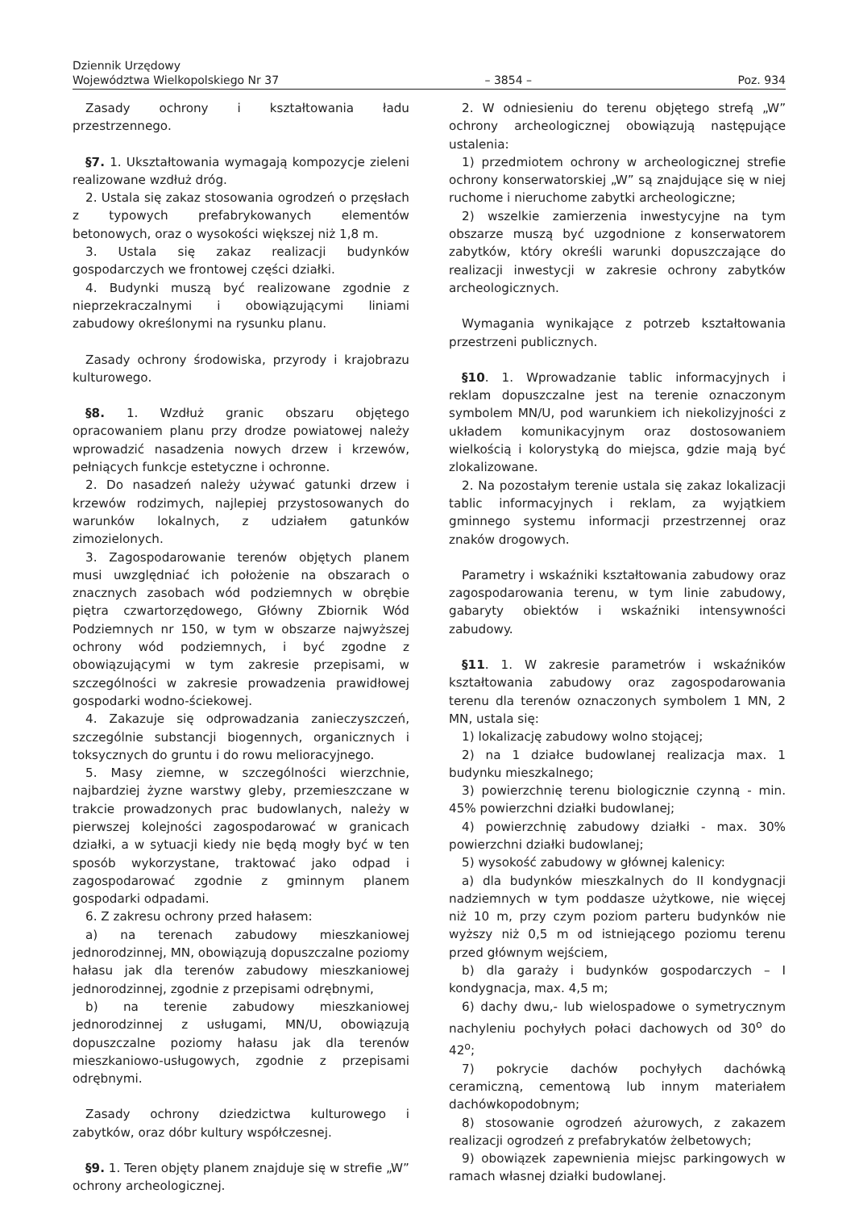Dziennik Urzędowy
Województwa Wielkopolskiego Nr 37
– 3854 –
Poz. 934
Zasady ochrony i kształtowania ładu przestrzennego.
§7. 1. Ukształtowania wymagają kompozycje zieleni realizowane wzdłuż dróg.
2. Ustala się zakaz stosowania ogrodzeń o przęsłach z typowych prefabrykowanych elementów betonowych, oraz o wysokości większej niż 1,8 m.
3. Ustala się zakaz realizacji budynków gospodarczych we frontowej części działki.
4. Budynki muszą być realizowane zgodnie z nieprzekraczalnymi i obowiązującymi liniami zabudowy określonymi na rysunku planu.
Zasady ochrony środowiska, przyrody i krajobrazu kulturowego.
§8. 1. Wzdłuż granic obszaru objętego opracowaniem planu przy drodze powiatowej należy wprowadzić nasadzenia nowych drzew i krzewów, pełniących funkcje estetyczne i ochronne.
2. Do nasadzeń należy używać gatunki drzew i krzewów rodzimych, najlepiej przystosowanych do warunków lokalnych, z udziałem gatunków zimozielonych.
3. Zagospodarowanie terenów objętych planem musi uwzględniać ich położenie na obszarach o znacznych zasobach wód podziemnych w obrębie piętra czwartorzędowego, Główny Zbiornik Wód Podziemnych nr 150, w tym w obszarze najwyższej ochrony wód podziemnych, i być zgodne z obowiązującymi w tym zakresie przepisami, w szczególności w zakresie prowadzenia prawidłowej gospodarki wodno-ściekowej.
4. Zakazuje się odprowadzania zanieczyszczeń, szczególnie substancji biogennych, organicznych i toksycznych do gruntu i do rowu melioracyjnego.
5. Masy ziemne, w szczególności wierzchnie, najbardziej żyzne warstwy gleby, przemieszczane w trakcie prowadzonych prac budowlanych, należy w pierwszej kolejności zagospodarować w granicach działki, a w sytuacji kiedy nie będą mogły być w ten sposób wykorzystane, traktować jako odpad i zagospodarować zgodnie z gminnym planem gospodarki odpadami.
6. Z zakresu ochrony przed hałasem:
a) na terenach zabudowy mieszkaniowej jednorodzinnej, MN, obowiązują dopuszczalne poziomy hałasu jak dla terenów zabudowy mieszkaniowej jednorodzinnej, zgodnie z przepisami odrębnymi,
b) na terenie zabudowy mieszkaniowej jednorodzinnej z usługami, MN/U, obowiązują dopuszczalne poziomy hałasu jak dla terenów mieszkaniowo-usługowych, zgodnie z przepisami odrębnymi.
Zasady ochrony dziedzictwa kulturowego i zabytków, oraz dóbr kultury współczesnej.
§9. 1. Teren objęty planem znajduje się w strefie „W” ochrony archeologicznej.
2. W odniesieniu do terenu objętego strefą „W” ochrony archeologicznej obowiązują następujące ustalenia:
1) przedmiotem ochrony w archeologicznej strefie ochrony konserwatorskiej „W” są znajdujące się w niej ruchome i nieruchome zabytki archeologiczne;
2) wszelkie zamierzenia inwestycyjne na tym obszarze muszą być uzgodnione z konserwatorem zabytków, który określi warunki dopuszczające do realizacji inwestycji w zakresie ochrony zabytków archeologicznych.
Wymagania wynikające z potrzeb kształtowania przestrzeni publicznych.
§10. 1. Wprowadzanie tablic informacyjnych i reklam dopuszczalne jest na terenie oznaczonym symbolem MN/U, pod warunkiem ich niekolizyjności z układem komunikacyjnym oraz dostosowaniem wielkością i kolorystyką do miejsca, gdzie mają być zlokalizowane.
2. Na pozostałym terenie ustala się zakaz lokalizacji tablic informacyjnych i reklam, za wyjątkiem gminnego systemu informacji przestrzennej oraz znaków drogowych.
Parametry i wskaźniki kształtowania zabudowy oraz zagospodarowania terenu, w tym linie zabudowy, gabaryty obiektów i wskaźniki intensywności zabudowy.
§11. 1. W zakresie parametrów i wskaźników kształtowania zabudowy oraz zagospodarowania terenu dla terenów oznaczonych symbolem 1 MN, 2 MN, ustala się:
1) lokalizację zabudowy wolno stojącej;
2) na 1 działce budowlanej realizacja max. 1 budynku mieszkalnego;
3) powierzchnię terenu biologicznie czynną - min. 45% powierzchni działki budowlanej;
4) powierzchnię zabudowy działki - max. 30% powierzchni działki budowlanej;
5) wysokość zabudowy w głównej kalenicy:
a) dla budynków mieszkalnych do II kondygnacji nadziemnych w tym poddasze użytkowe, nie więcej niż 10 m, przy czym poziom parteru budynków nie wyższy niż 0,5 m od istniejącego poziomu terenu przed głównym wejściem,
b) dla garaży i budynków gospodarczych – I kondygnacja, max. 4,5 m;
6) dachy dwu,- lub wielospadowe o symetrycznym nachyleniu pochyłych połaci dachowych od 30<sup>o</sup> do 42<sup>o</sup>;
7) pokrycie dachów pochyłych dachówką ceramiczną, cementową lub innym materiałem dachówkopodobnym;
8) stosowanie ogrodzeń ażurowych, z zakazem realizacji ogrodzeń z prefabrykatów żelbetowych;
9) obowiązek zapewnienia miejsc parkingowych w ramach własnej działki budowlanej.